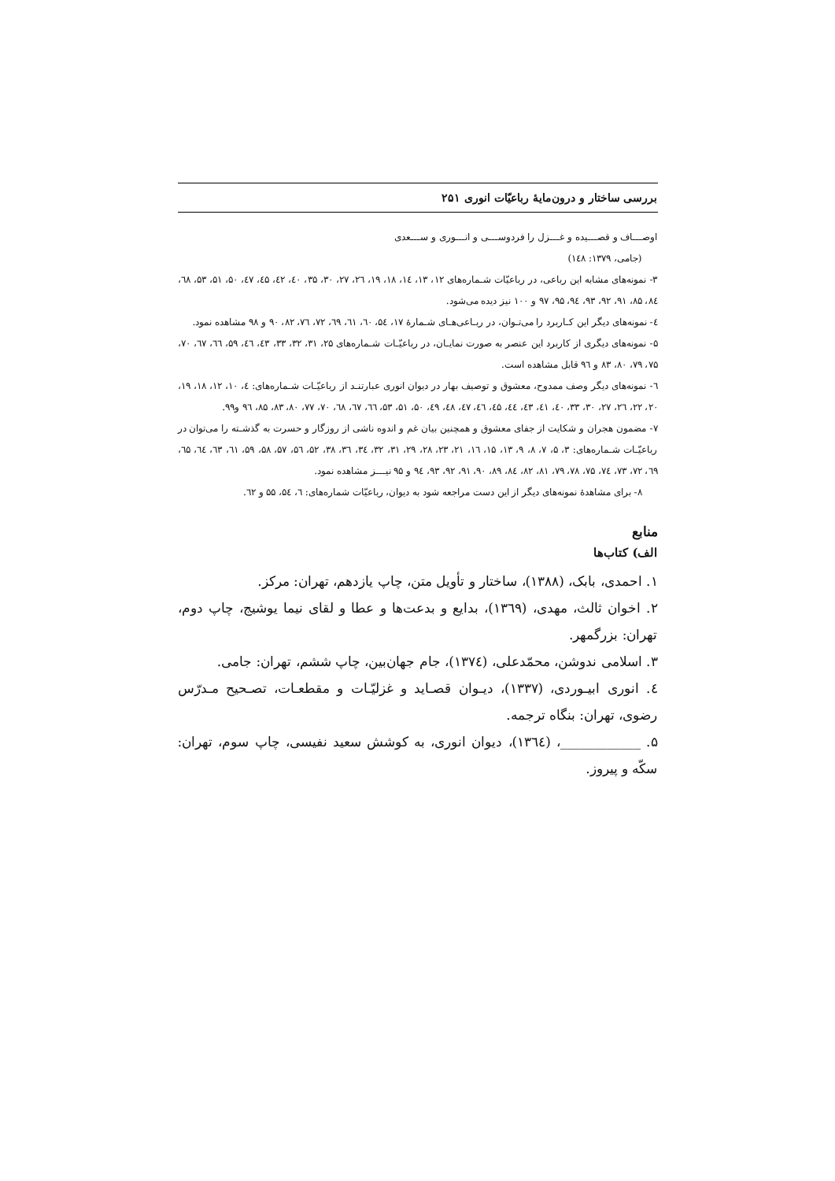بررسی ساختار و درون‌مایهٔ رباعیّات انوری ۲۵۱
اوصـــاف و قصـــیده و غـــزل را فردوســـی و انـــوری و ســـعدی
(جامی، ۱۳۷۹: ۱٤۸)
۳- نمونه‌های مشابه این رباعی، در رباعیّات شـماره‌های ۱۲، ۱۳، ۱٤، ۱۸، ۱۹، ۲٦، ۲۷، ۳۰، ۳۵، ٤۰، ٤۲، ٤۵، ٤۷، ۵۰، ۵۱، ۵۳، ٦۸، ۸٤، ۸۵، ۹۱، ۹۲، ۹۳، ۹٤، ۹۵، ۹۷ و ۱۰۰ نیز دیده می‌شود.
٤- نمونه‌های دیگر این کـاربرد را می‌تـوان، در ربـاعی‌هـای شـمارهٔ ۱۷، ۵٤، ٦۰، ٦۱، ٦۹، ۷۲، ۷٦، ۸۲، ۹۰ و ۹۸ مشاهده نمود.
۵- نمونه‌های دیگری از کاربرد این عنصر به صورت نمایـان، در رباعیّـات شـماره‌های ۲۵، ۳۱، ۳۲، ۳۳، ٤۳، ٤٦، ۵۹، ٦٦، ٦۷، ۷۰، ۷۵، ۷۹، ۸۰، ۸۳ و ۹٦ قابل مشاهده است.
٦- نمونه‌های دیگر وصف ممدوح، معشوق و توصیف بهار در دیوان انوری عبارتنـد از رباعیّـات شـماره‌های: ٤، ۱۰، ۱۲، ۱۸، ۱۹، ۲۰، ۲۲، ۲٦، ۲۷، ۳۰، ۳۳، ٤۰، ٤۱، ٤۳، ٤٤، ٤۵، ٤٦، ٤۷، ٤۸، ٤۹، ۵۰، ۵۱، ۵۳، ٦٦، ٦۷، ٦۸، ۷۰، ۷۷، ۸۰، ۸۳، ۸۵، ۹٦ و۹۹.
۷- مضمون هجران و شکایت از جفای معشوق و همچنین بیان غم و اندوه ناشی از روزگار و حسرت به گذشـته را می‌توان در رباعیّـات شـماره‌های: ۳، ۵، ۷، ۸، ۹، ۱۳، ۱۵، ۱٦، ۲۱، ۲۳، ۲۸، ۲۹، ۳۱، ۳۲، ۳٤، ۳٦، ۳۸، ۵۲، ۵٦، ۵۷، ۵۸، ۵۹، ٦۱، ٦۳، ٦٤، ٦۵، ٦۹، ۷۲، ۷۳، ۷٤، ۷۵، ۷۸، ۷۹، ۸۱، ۸۲، ۸٤، ۸۹، ۹۰، ۹۱، ۹۲، ۹۳، ۹٤ و ۹۵ نیـــز مشاهده نمود.
۸- برای مشاهدهٔ نمونه‌های دیگر از این دست مراجعه شود به دیوان، رباعیّات شماره‌های: ٦، ۵٤، ۵۵ و ٦۲.
منابع
الف) کتاب‌ها
۱. احمدی، بابک، (۱۳۸۸)، ساختار و تأویل متن، چاپ یازدهم، تهران: مرکز.
۲. اخوان ثالث، مهدی، (۱۳٦۹)، بدایع و بدعت‌ها و عطا و لقای نیما یوشیج، چاپ دوم، تهران: بزرگمهر.
۳. اسلامی ندوشن، محمّدعلی، (۱۳۷٤)، جام جهان‌بین، چاپ ششم، تهران: جامی.
٤. انوری ابیـوردی، (۱۳۳۷)، دیـوان قصـاید و غزلیّـات و مقطعـات، تصـحیح مـدرّس رضوی، تهران: بنگاه ترجمه.
۵. ____________، (۱۳٦٤)، دیوان انوری، به کوشش سعید نفیسی، چاپ سوم، تهران: سکّه و پیروز.